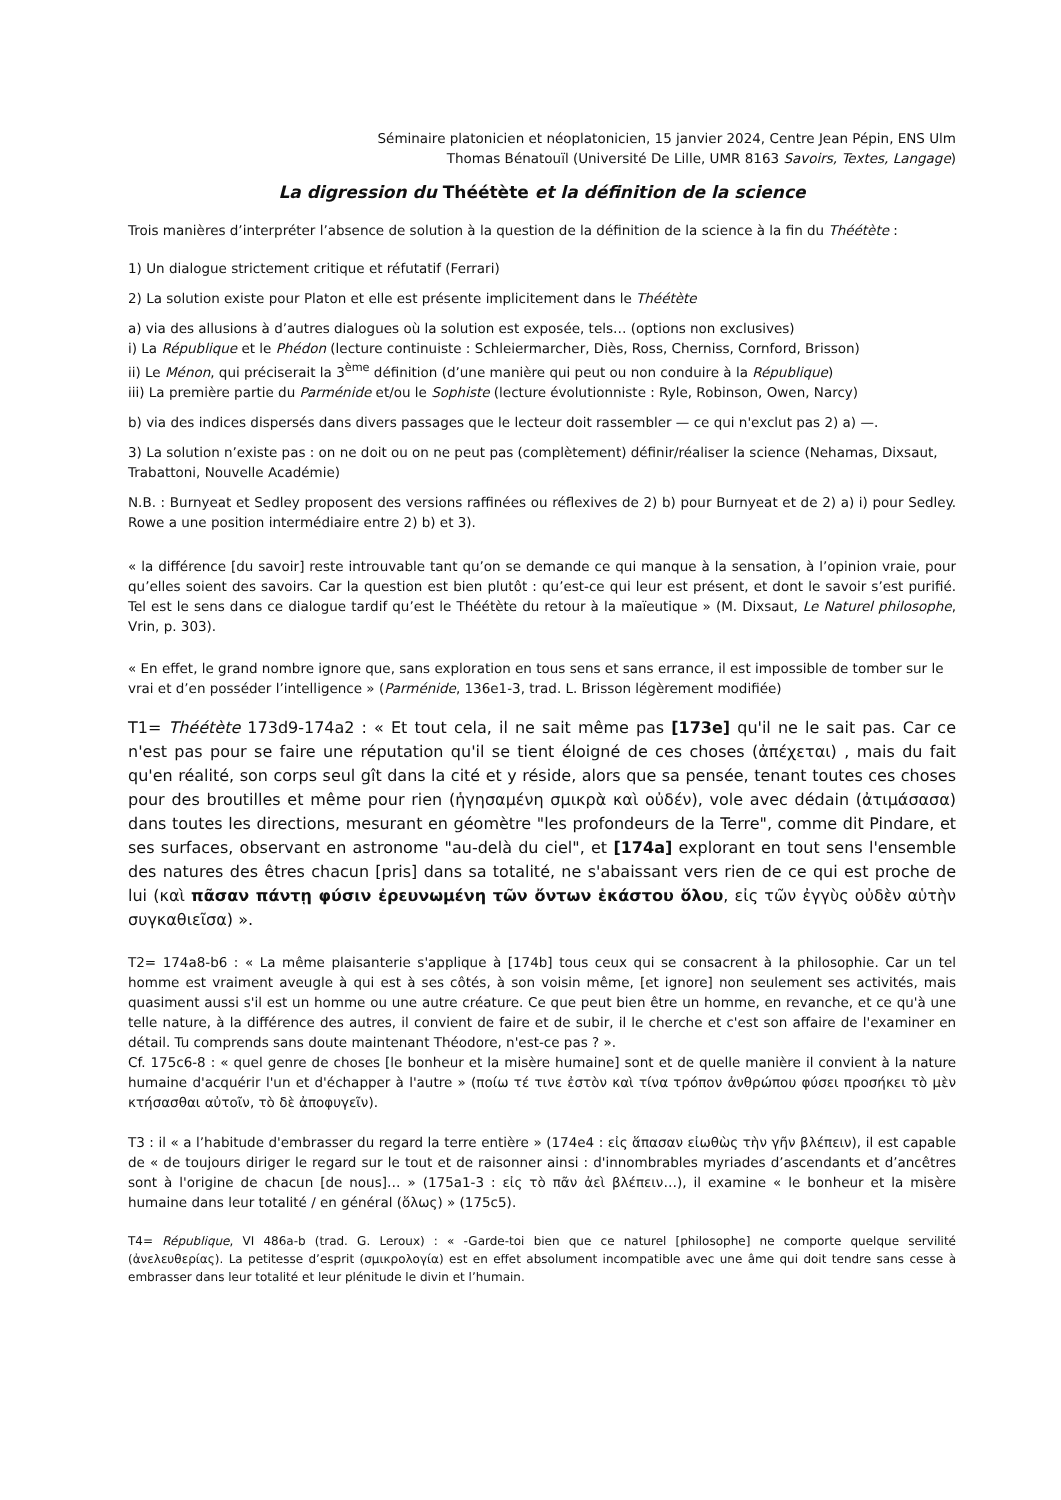Séminaire platonicien et néoplatonicien, 15 janvier 2024, Centre Jean Pépin, ENS Ulm
Thomas Bénatouïl (Université De Lille, UMR 8163 Savoirs, Textes, Langage)
La digression du Théétète et la définition de la science
Trois manières d’interpréter l’absence de solution à la question de la définition de la science à la fin du Théétète :
1) Un dialogue strictement critique et réfutatif (Ferrari)
2) La solution existe pour Platon et elle est présente implicitement dans le Théétète
a) via des allusions à d’autres dialogues où la solution est exposée, tels… (options non exclusives)
i) La République et le Phédon (lecture continuiste : Schleiermarcher, Diès, Ross, Cherniss, Cornford, Brisson)
ii) Le Ménon, qui préciserait la 3<sup>ème</sup> définition (d’une manière qui peut ou non conduire à la République)
iii) La première partie du Parménide et/ou le Sophiste (lecture évolutionniste : Ryle, Robinson, Owen, Narcy)
b) via des indices dispersés dans divers passages que le lecteur doit rassembler — ce qui n'exclut pas 2) a) —.
3) La solution n’existe pas : on ne doit ou on ne peut pas (complètement) définir/réaliser la science (Nehamas, Dixsaut, Trabattoni, Nouvelle Académie)
N.B. : Burnyeat et Sedley proposent des versions raffinées ou réflexives de 2) b) pour Burnyeat et de 2) a) i) pour Sedley. Rowe a une position intermédiaire entre 2) b) et 3).
« la différence [du savoir] reste introuvable tant qu’on se demande ce qui manque à la sensation, à l’opinion vraie, pour qu’elles soient des savoirs. Car la question est bien plutôt : qu’est-ce qui leur est présent, et dont le savoir s’est purifié. Tel est le sens dans ce dialogue tardif qu’est le Théétète du retour à la maïeutique » (M. Dixsaut, Le Naturel philosophe, Vrin, p. 303).
« En effet, le grand nombre ignore que, sans exploration en tous sens et sans errance, il est impossible de tomber sur le vrai et d’en posséder l’intelligence » (Parménide, 136e1-3, trad. L. Brisson légèrement modifiée)
T1= Théétète 173d9-174a2 : « Et tout cela, il ne sait même pas [173e] qu'il ne le sait pas. Car ce n'est pas pour se faire une réputation qu'il se tient éloigné de ces choses (ἀπέχεται) , mais du fait qu'en réalité, son corps seul gît dans la cité et y réside, alors que sa pensée, tenant toutes ces choses pour des broutilles et même pour rien (ἡγησαμένη σμικρὰ καὶ οὐδέν), vole avec dédain (ἀτιμάσασα) dans toutes les directions, mesurant en géomètre "les profondeurs de la Terre", comme dit Pindare, et ses surfaces, observant en astronome "au-delà du ciel", et [174a] explorant en tout sens l'ensemble des natures des êtres chacun [pris] dans sa totalité, ne s'abaissant vers rien de ce qui est proche de lui (καὶ πᾶσαν πάντῃ φύσιν ἐρευνωμένη τῶν ὄντων ἑκάστου ὅλου, εἰς τῶν ἐγγὺς οὐδὲν αὑτὴν συγκαθιεῖσα) ».
T2= 174a8-b6 : « La même plaisanterie s'applique à [174b] tous ceux qui se consacrent à la philosophie. Car un tel homme est vraiment aveugle à qui est à ses côtés, à son voisin même, [et ignore] non seulement ses activités, mais quasiment aussi s'il est un homme ou une autre créature. Ce que peut bien être un homme, en revanche, et ce qu'à une telle nature, à la différence des autres, il convient de faire et de subir, il le cherche et c'est son affaire de l'examiner en détail. Tu comprends sans doute maintenant Théodore, n'est-ce pas ? ».
Cf. 175c6-8 : « quel genre de choses [le bonheur et la misère humaine] sont et de quelle manière il convient à la nature humaine d'acquérir l'un et d'échapper à l'autre » (ποίω τέ τινε ἐστὸν καὶ τίνα τρόπον ἀνθρώπου φύσει προσήκει τὸ μὲν κτήσασθαι αὐτοῖν, τὸ δὲ ἀποφυγεῖν).
T3 : il « a l’habitude d'embrasser du regard la terre entière » (174e4 : εἰς ἅπασαν εἰωθὼς τὴν γῆν βλέπειν), il est capable de « de toujours diriger le regard sur le tout et de raisonner ainsi : d'innombrables myriades d’ascendants et d’ancêtres sont à l'origine de chacun [de nous]… » (175a1-3 : εἰς τὸ πᾶν ἀεὶ βλέπειν…), il examine « le bonheur et la misère humaine dans leur totalité / en général (ὅλως) » (175c5).
T4= République, VI 486a-b (trad. G. Leroux) : « -Garde-toi bien que ce naturel [philosophe] ne comporte quelque servilité (ἀνελευθερίας). La petitesse d’esprit (σμικρολογία) est en effet absolument incompatible avec une âme qui doit tendre sans cesse à embrasser dans leur totalité et leur plénitude le divin et l’humain.